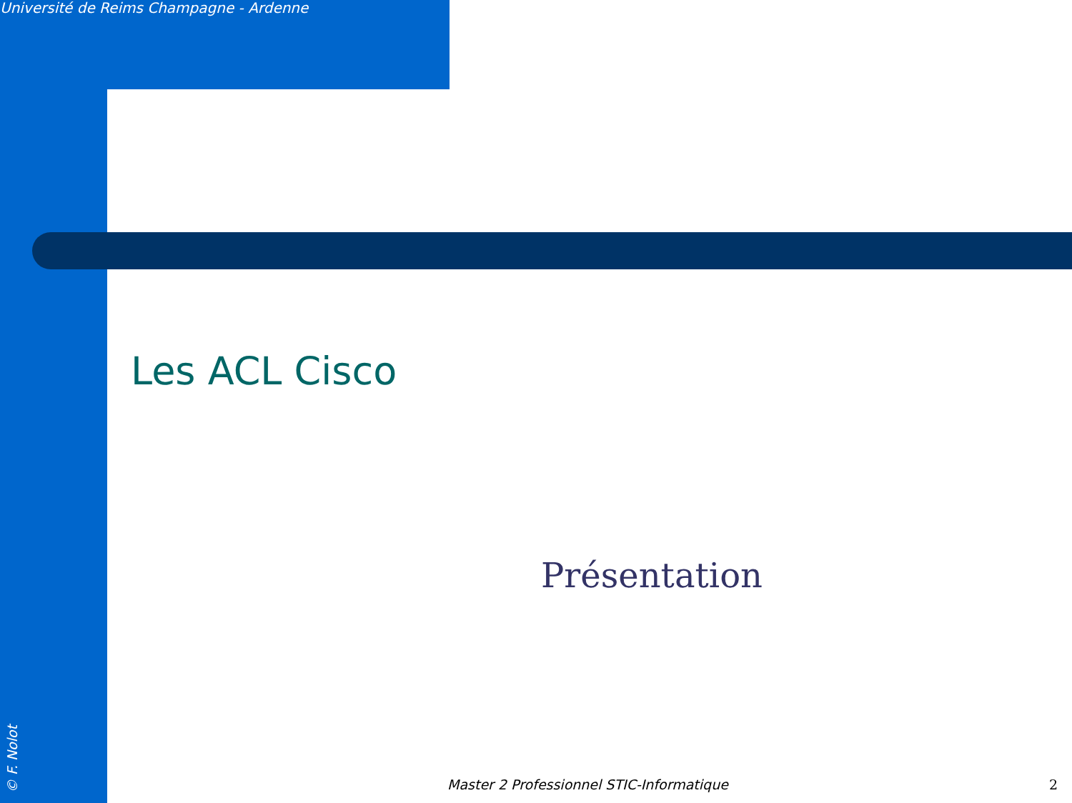Université de Reims Champagne - Ardenne
Les ACL Cisco
Présentation
Master 2 Professionnel STIC-Informatique 2
© F. Nolot